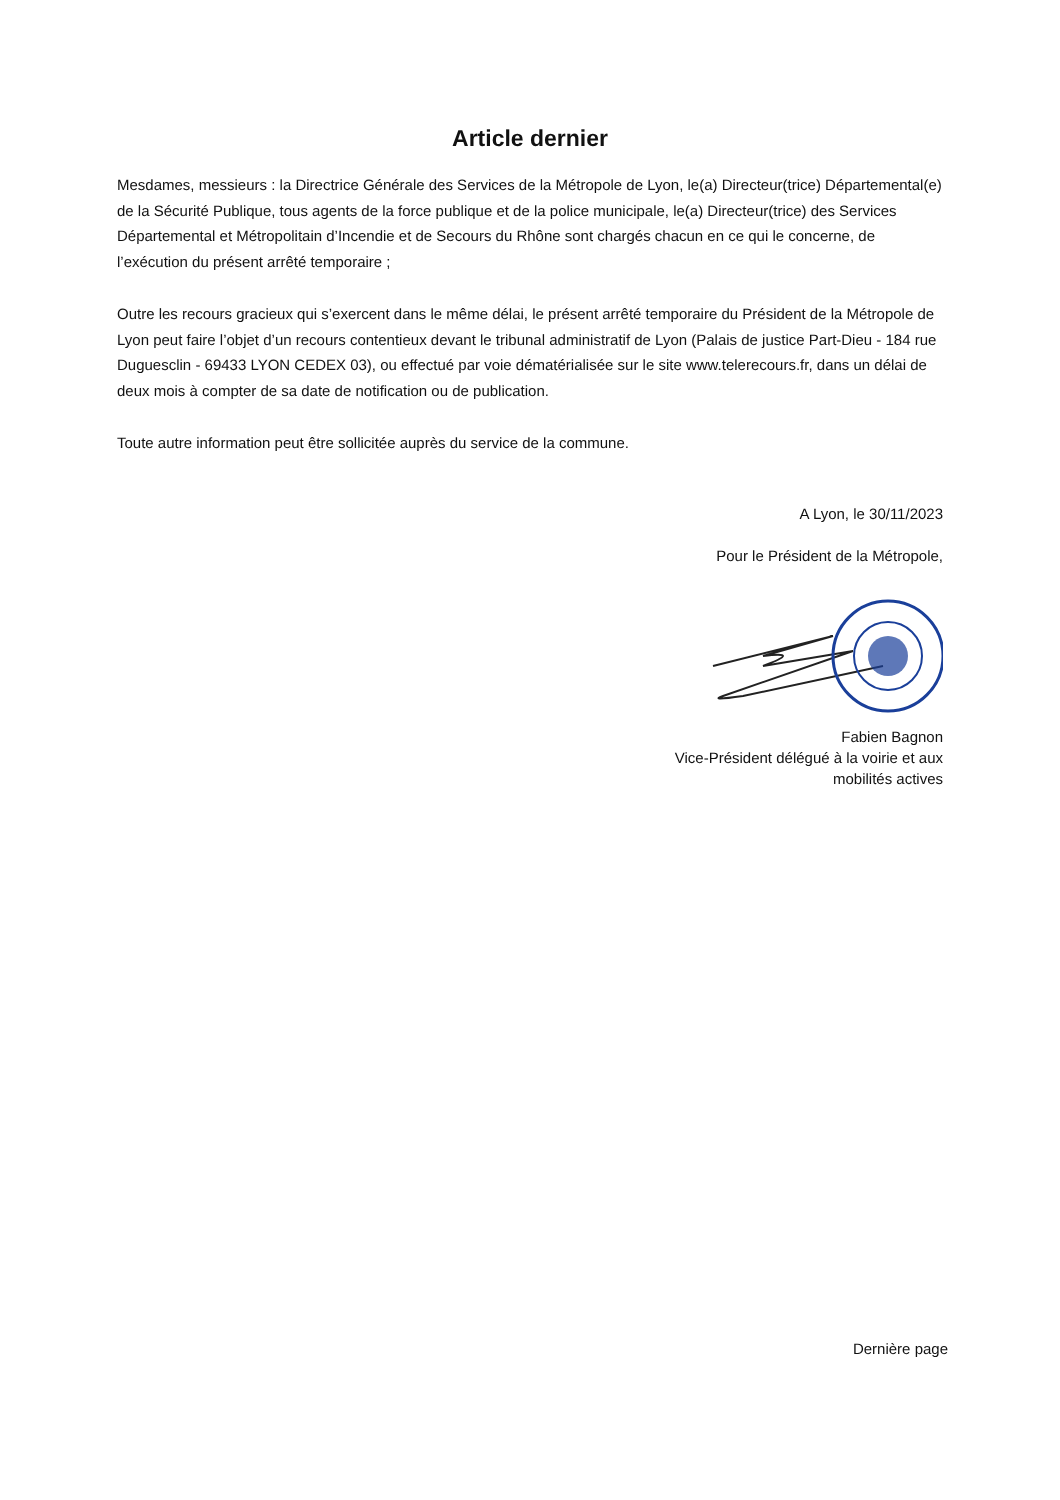Article dernier
Mesdames, messieurs : la Directrice Générale des Services de la Métropole de Lyon, le(a) Directeur(trice) Départemental(e) de la Sécurité Publique, tous agents de la force publique et de la police municipale, le(a) Directeur(trice) des Services Départemental et Métropolitain d’Incendie et de Secours du Rhône sont chargés chacun en ce qui le concerne, de l’exécution du présent arrêté temporaire ;
Outre les recours gracieux qui s’exercent dans le même délai, le présent arrêté temporaire du Président de la Métropole de Lyon peut faire l’objet d’un recours contentieux devant le tribunal administratif de Lyon (Palais de justice Part-Dieu - 184 rue Duguesclin - 69433 LYON CEDEX 03), ou effectué par voie dématérialisée sur le site www.telerecours.fr, dans un délai de deux mois à compter de sa date de notification ou de publication.
Toute autre information peut être sollicitée auprès du service de la commune.
A Lyon, le 30/11/2023
Pour le Président de la Métropole,
Fabien Bagnon
Vice-Président délégué à la voirie et aux
mobilités actives
Dernière page